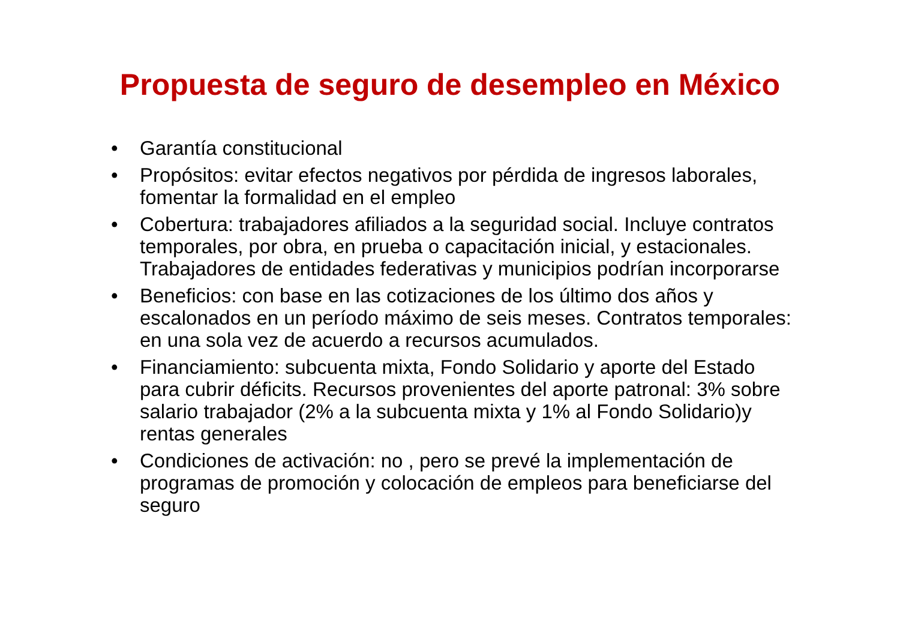Propuesta de seguro de desempleo en México
• Garantía constitucional
• Propósitos: evitar efectos negativos por pérdida de ingresos laborales, fomentar la formalidad en el empleo
• Cobertura: trabajadores afiliados a la seguridad social. Incluye contratos temporales, por obra, en prueba o capacitación inicial, y estacionales. Trabajadores de entidades federativas y municipios podrían incorporarse
• Beneficios: con base en las cotizaciones de los último dos años y escalonados en un período máximo de seis meses. Contratos temporales: en una sola vez de acuerdo a recursos acumulados.
• Financiamiento: subcuenta mixta, Fondo Solidario y aporte del Estado para cubrir déficits. Recursos provenientes del aporte patronal: 3% sobre salario trabajador (2% a la subcuenta mixta y 1% al Fondo Solidario)y rentas generales
• Condiciones de activación: no , pero se prevé la implementación de programas de promoción y colocación de empleos para beneficiarse del seguro